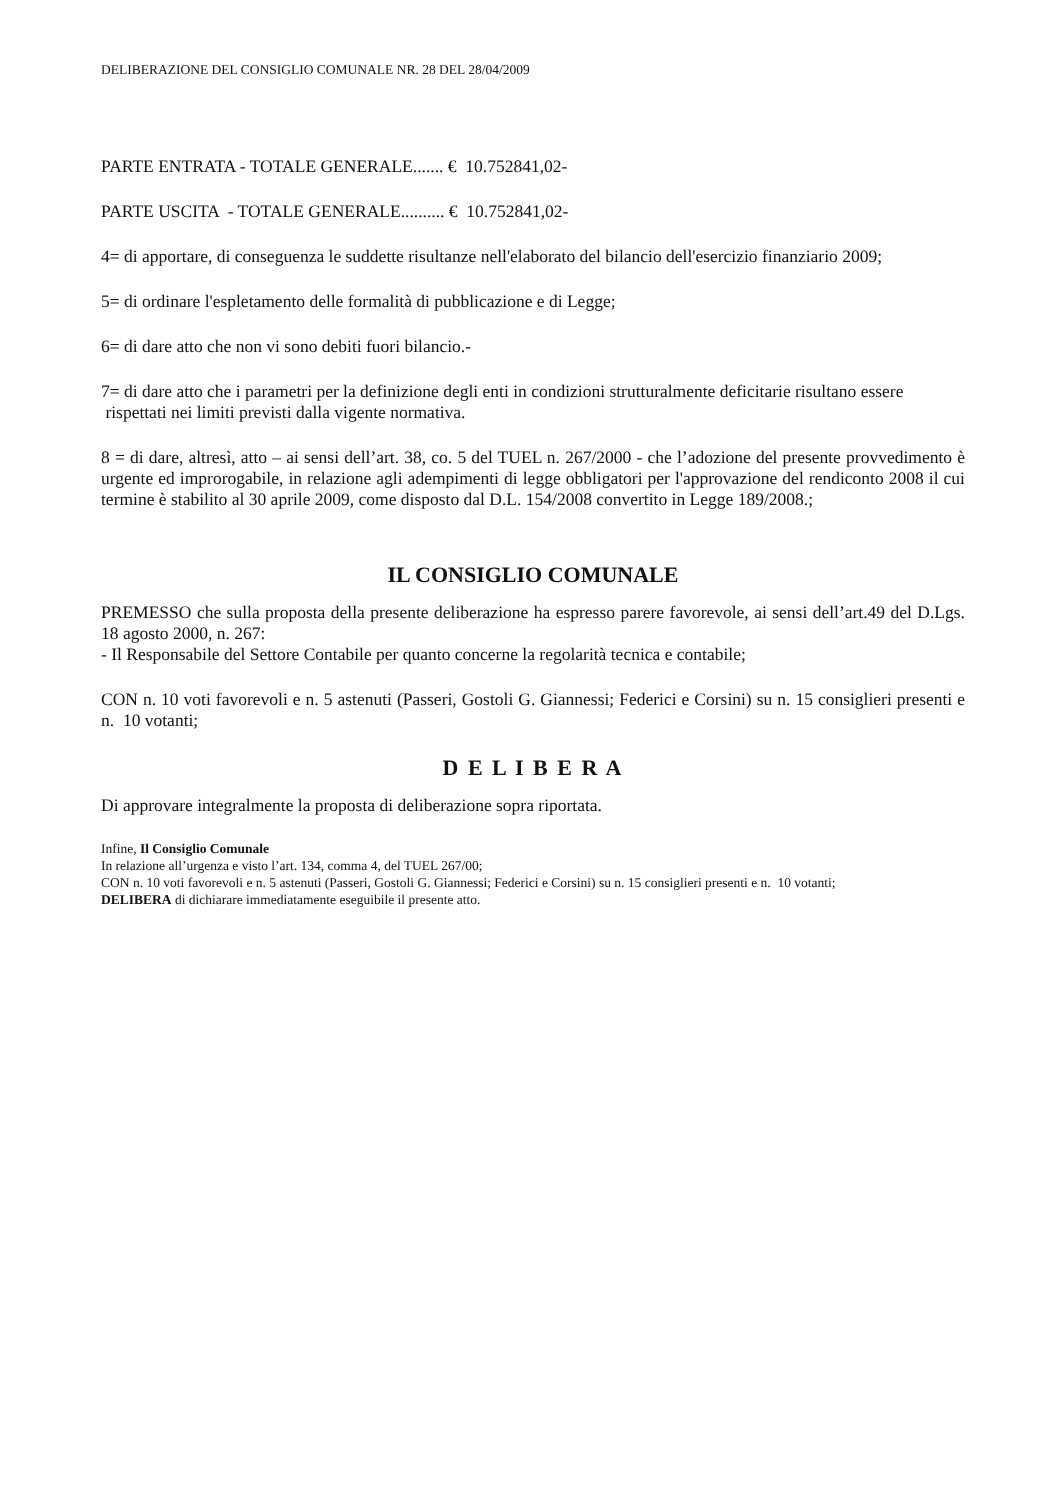DELIBERAZIONE DEL CONSIGLIO COMUNALE NR. 28 DEL 28/04/2009
PARTE ENTRATA - TOTALE GENERALE....... € 10.752841,02-
PARTE USCITA - TOTALE GENERALE.......... € 10.752841,02-
4= di apportare, di conseguenza le suddette risultanze nell'elaborato del bilancio dell'esercizio finanziario 2009;
5= di ordinare l'espletamento delle formalità di pubblicazione e di Legge;
6= di dare atto che non vi sono debiti fuori bilancio.-
7= di dare atto che i parametri per la definizione degli enti in condizioni strutturalmente deficitarie risultano essere rispettati nei limiti previsti dalla vigente normativa.
8 = di dare, altresì, atto – ai sensi dell’art. 38, co. 5 del TUEL n. 267/2000 - che l’adozione del presente provvedimento è urgente ed improrogabile, in relazione agli adempimenti di legge obbligatori per l'approvazione del rendiconto 2008 il cui termine è stabilito al 30 aprile 2009, come disposto dal D.L. 154/2008 convertito in Legge 189/2008.;
IL CONSIGLIO COMUNALE
PREMESSO che sulla proposta della presente deliberazione ha espresso parere favorevole, ai sensi dell’art.49 del D.Lgs. 18 agosto 2000, n. 267:
- Il Responsabile del Settore Contabile per quanto concerne la regolarità tecnica e contabile;
CON n. 10 voti favorevoli e n. 5 astenuti (Passeri, Gostoli G. Giannessi; Federici e Corsini) su n. 15 consiglieri presenti e n. 10 votanti;
D E L I B E R A
Di approvare integralmente la proposta di deliberazione sopra riportata.
Infine, Il Consiglio Comunale
In relazione all’urgenza e visto l’art. 134, comma 4, del TUEL 267/00;
CON n. 10 voti favorevoli e n. 5 astenuti (Passeri, Gostoli G. Giannessi; Federici e Corsini) su n. 15 consiglieri presenti e n. 10 votanti;
DELIBERA di dichiarare immediatamente eseguibile il presente atto.